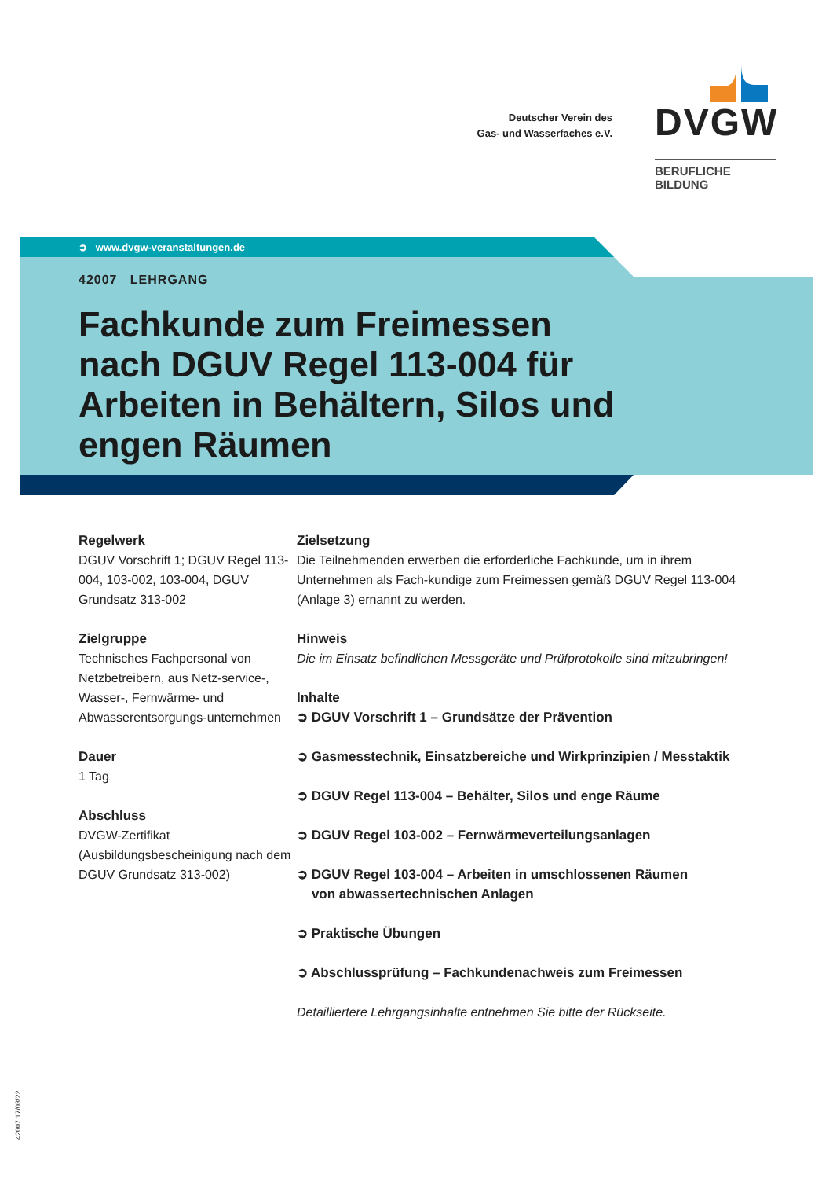Deutscher Verein des
Gas- und Wasserfaches e.V.
DVGW
BERUFLICHE BILDUNG
➲ www.dvgw-veranstaltungen.de
42007 LEHRGANG
Fachkunde zum Freimessen nach DGUV Regel 113-004 für Arbeiten in Behältern, Silos und engen Räumen
Regelwerk
DGUV Vorschrift 1; DGUV Regel 113-004, 103-002, 103-004, DGUV Grundsatz 313-002
Zielgruppe
Technisches Fachpersonal von Netzbetreibern, aus Netz-service-, Wasser-, Fernwärme- und Abwasserentsorgungs-unternehmen
Dauer
1 Tag
Abschluss
DVGW-Zertifikat (Ausbildungsbescheinigung nach dem DGUV Grundsatz 313-002)
Zielsetzung
Die Teilnehmenden erwerben die erforderliche Fachkunde, um in ihrem Unternehmen als Fach-kundige zum Freimessen gemäß DGUV Regel 113-004 (Anlage 3) ernannt zu werden.
Hinweis
Die im Einsatz befindlichen Messgeräte und Prüfprotokolle sind mitzubringen!
Inhalte
➲ DGUV Vorschrift 1 – Grundsätze der Prävention
➲ Gasmesstechnik, Einsatzbereiche und Wirkprinzipien / Messtaktik
➲ DGUV Regel 113-004 – Behälter, Silos und enge Räume
➲ DGUV Regel 103-002 – Fernwärmeverteilungsanlagen
➲ DGUV Regel 103-004 – Arbeiten in umschlossenen Räumen
von abwassertechnischen Anlagen
➲ Praktische Übungen
➲ Abschlussprüfung – Fachkundenachweis zum Freimessen
Detailliertere Lehrgangsinhalte entnehmen Sie bitte der Rückseite.
42007 17/03/22